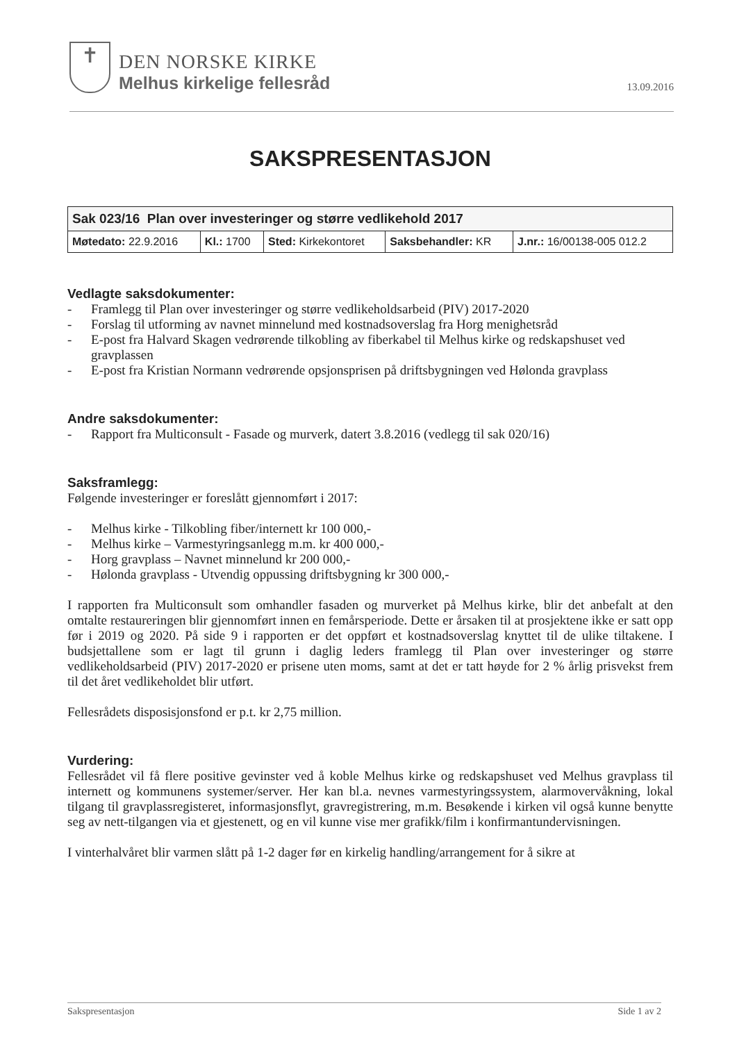✝
DEN NORSKE KIRKE
Melhus kirkelige fellesråd
13.09.2016
SAKSPRESENTASJON
| Sak 023/16 Plan over investeringer og større vedlikehold 2017 | | | | |
| Møtedato: 22.9.2016 | Kl.: 1700 | Sted: Kirkekontoret | Saksbehandler: KR | J.nr.: 16/00138-005 012.2 |
Vedlagte saksdokumenter:
- Framlegg til Plan over investeringer og større vedlikeholdsarbeid (PIV) 2017-2020
- Forslag til utforming av navnet minnelund med kostnadsoverslag fra Horg menighetsråd
- E-post fra Halvard Skagen vedrørende tilkobling av fiberkabel til Melhus kirke og redskapshuset ved gravplassen
- E-post fra Kristian Normann vedrørende opsjonsprisen på driftsbygningen ved Hølonda gravplass
Andre saksdokumenter:
- Rapport fra Multiconsult - Fasade og murverk, datert 3.8.2016 (vedlegg til sak 020/16)
Saksframlegg:
Følgende investeringer er foreslått gjennomført i 2017:
- Melhus kirke - Tilkobling fiber/internett kr 100 000,-
- Melhus kirke – Varmestyringsanlegg m.m. kr 400 000,-
- Horg gravplass – Navnet minnelund kr 200 000,-
- Hølonda gravplass - Utvendig oppussing driftsbygning kr 300 000,-
I rapporten fra Multiconsult som omhandler fasaden og murverket på Melhus kirke, blir det anbefalt at den omtalte restaureringen blir gjennomført innen en femårsperiode. Dette er årsaken til at prosjektene ikke er satt opp før i 2019 og 2020. På side 9 i rapporten er det oppført et kostnadsoverslag knyttet til de ulike tiltakene. I budsjettallene som er lagt til grunn i daglig leders framlegg til Plan over investeringer og større vedlikeholdsarbeid (PIV) 2017-2020 er prisene uten moms, samt at det er tatt høyde for 2 % årlig prisvekst frem til det året vedlikeholdet blir utført.
Fellesrådets disposisjonsfond er p.t. kr 2,75 million.
Vurdering:
Fellesrådet vil få flere positive gevinster ved å koble Melhus kirke og redskapshuset ved Melhus gravplass til internett og kommunens systemer/server. Her kan bl.a. nevnes varmestyringssystem, alarmovervåkning, lokal tilgang til gravplassregisteret, informasjonsflyt, gravregistrering, m.m. Besøkende i kirken vil også kunne benytte seg av nett-tilgangen via et gjestenett, og en vil kunne vise mer grafikk/film i konfirmantundervisningen.
I vinterhalvåret blir varmen slått på 1-2 dager før en kirkelig handling/arrangement for å sikre at
Sakspresentasjon Side 1 av 2